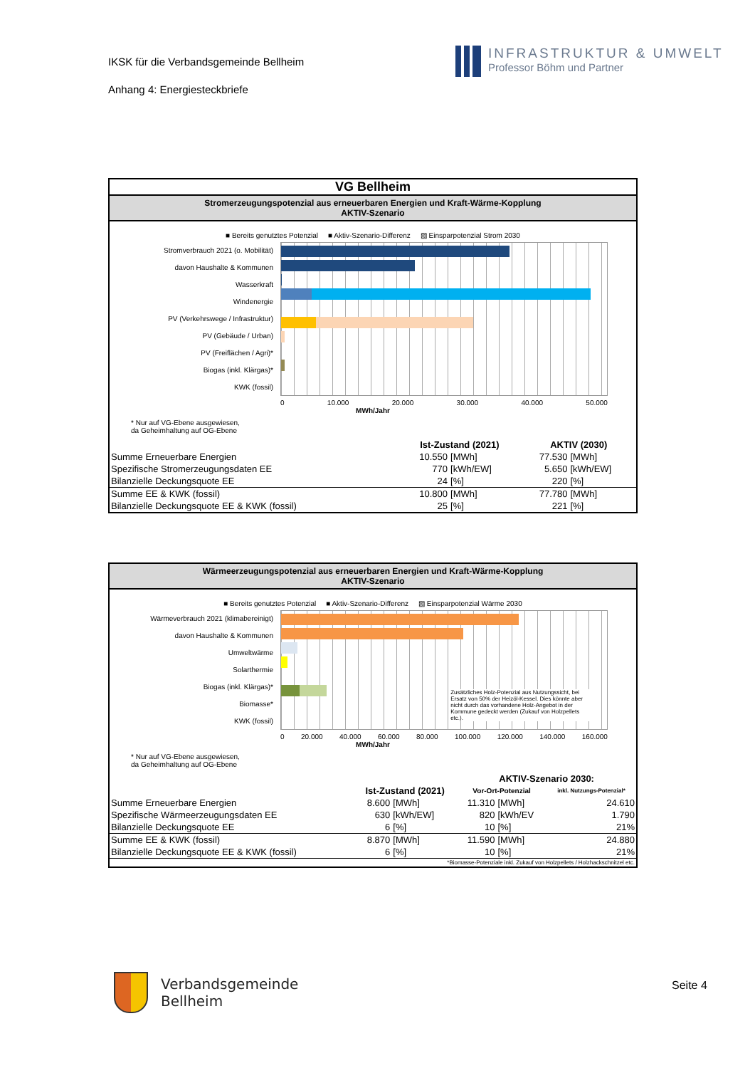IKSK für die Verbandsgemeinde Bellheim
Anhang 4: Energiesteckbriefe
INFRASTRUKTUR & UMWELT
Professor Böhm und Partner
VG Bellheim
Stromerzeugungspotenzial aus erneuerbaren Energien und Kraft-Wärme-Kopplung
AKTIV-Szenario
■ Bereits genutztes Potenzial ■ Aktiv-Szenario-Differenz ▨ Einsparpotenzial Strom 2030
Stromverbrauch 2021 (o. Mobilität)
davon Haushalte & Kommunen
Wasserkraft
Windenergie
PV (Verkehrswege / Infrastruktur)
PV (Gebäude / Urban)
PV (Freiflächen / Agri)*
Biogas (inkl. Klärgas)*
KWK (fossil)
0 10.000 20.000 30.000 40.000 50.000
MWh/Jahr
* Nur auf VG-Ebene ausgewiesen,
da Geheimhaltung auf OG-Ebene
| | Ist-Zustand (2021) | | AKTIV (2030) | |
| --- | --- | --- | --- | --- |
| Summe Erneuerbare Energien | 10.550 | [MWh] | 77.530 | [MWh] |
| Spezifische Stromerzeugungsdaten EE | 770 | [kWh/EW] | 5.650 | [kWh/EW] |
| Bilanzielle Deckungsquote EE | 24 | [%] | 220 | [%] |
| Summe EE & KWK (fossil) | 10.800 | [MWh] | 77.780 | [MWh] |
| Bilanzielle Deckungsquote EE & KWK (fossil) | 25 | [%] | 221 | [%] |
Wärmeerzeugungspotenzial aus erneuerbaren Energien und Kraft-Wärme-Kopplung
AKTIV-Szenario
■ Bereits genutztes Potenzial ■ Aktiv-Szenario-Differenz ▨ Einsparpotenzial Wärme 2030
Wärmeverbrauch 2021 (klimabereinigt)
davon Haushalte & Kommunen
Umweltwärme
Solarthermie
Biogas (inkl. Klärgas)*
Biomasse*
KWK (fossil)
Zusätzliches Holz-Potenzial aus Nutzungssicht, bei Ersatz von 50% der Heizöl-Kessel. Dies könnte aber nicht durch das vorhandene Holz-Angebot in der Kommune gedeckt werden (Zukauf von Holzpellets etc.).
0 20.000 40.000 60.000 80.000 100.000 120.000 140.000 160.000
MWh/Jahr
* Nur auf VG-Ebene ausgewiesen,
da Geheimhaltung auf OG-Ebene
| | | | AKTIV-Szenario 2030: | | |
| --- | --- | --- | --- | --- | --- |
| | Ist-Zustand (2021) | | Vor-Ort-Potenzial | | inkl. Nutzungs-Potenzial* |
| Summe Erneuerbare Energien | 8.600 | [MWh] | 11.310 | [MWh] | 24.610 |
| Spezifische Wärmeerzeugungsdaten EE | 630 | [kWh/EW] | 820 | [kWh/EV | 1.790 |
| Bilanzielle Deckungsquote EE | 6 | [%] | 10 | [%] | 21% |
| Summe EE & KWK (fossil) | 8.870 | [MWh] | 11.590 | [MWh] | 24.880 |
| Bilanzielle Deckungsquote EE & KWK (fossil) | 6 | [%] | 10 | [%] | 21% |
| *Biomasse-Potenziale inkl. Zukauf von Holzpellets / Holzhackschnitzel etc. | | | | | |
Verbandsgemeinde
Bellheim
Seite 4